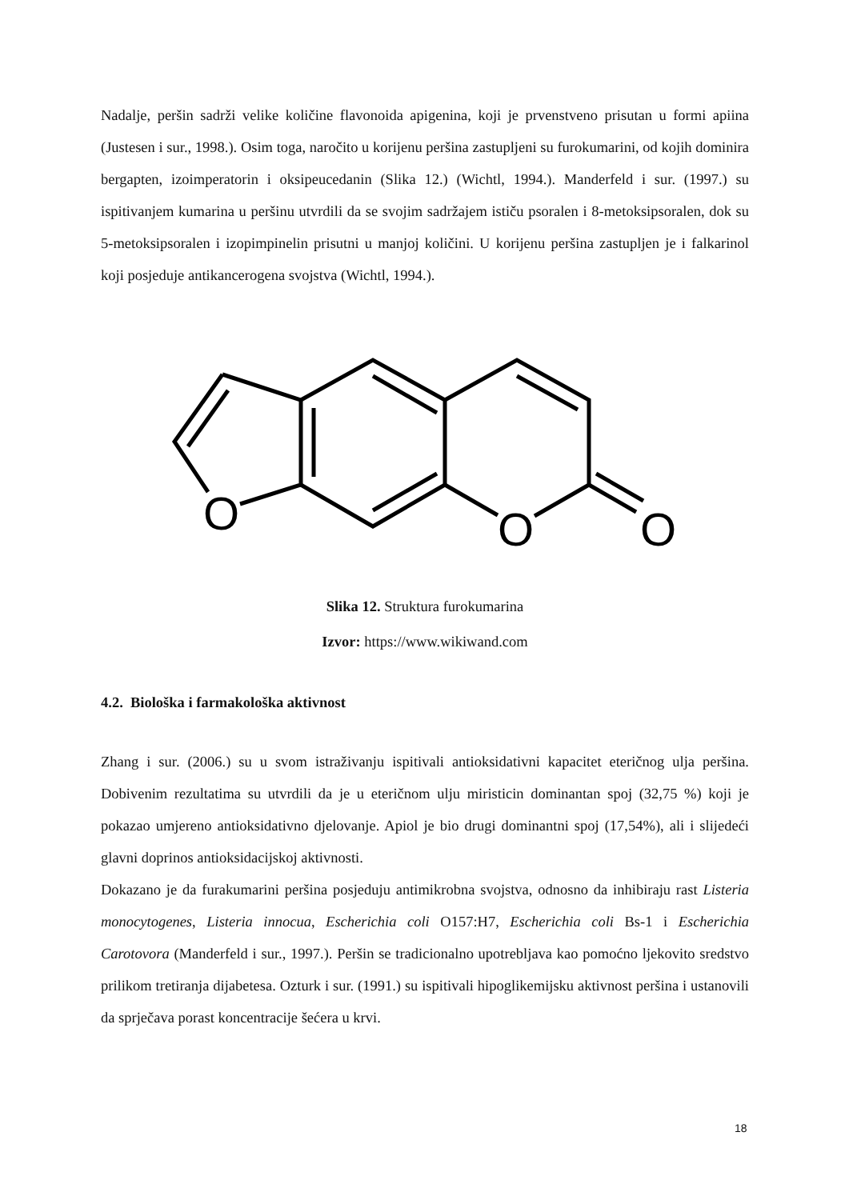Nadalje, peršin sadrži velike količine flavonoida apigenina, koji je prvenstveno prisutan u formi apiina (Justesen i sur., 1998.). Osim toga, naročito u korijenu peršina zastupljeni su furokumarini, od kojih dominira bergapten, izoimperatorin i oksipeucedanin (Slika 12.) (Wichtl, 1994.). Manderfeld i sur. (1997.) su ispitivanjem kumarina u peršinu utvrdili da se svojim sadržajem ističu psoralen i 8-metoksipsoralen, dok su 5-metoksipsoralen i izopimpinelin prisutni u manjoj količini. U korijenu peršina zastupljen je i falkarinol koji posjeduje antikancerogena svojstva (Wichtl, 1994.).
O
O
O
Slika 12. Struktura furokumarina
Izvor: https://www.wikiwand.com
4.2. Biološka i farmakološka aktivnost
Zhang i sur. (2006.) su u svom istraživanju ispitivali antioksidativni kapacitet eteričnog ulja peršina. Dobivenim rezultatima su utvrdili da je u eteričnom ulju miristicin dominantan spoj (32,75 %) koji je pokazao umjereno antioksidativno djelovanje. Apiol je bio drugi dominantni spoj (17,54%), ali i slijedeći glavni doprinos antioksidacijskoj aktivnosti.
Dokazano je da furakumarini peršina posjeduju antimikrobna svojstva, odnosno da inhibiraju rast Listeria monocytogenes, Listeria innocua, Escherichia coli O157:H7, Escherichia coli Bs-1 i Escherichia Carotovora (Manderfeld i sur., 1997.). Peršin se tradicionalno upotrebljava kao pomoćno ljekovito sredstvo prilikom tretiranja dijabetesa. Ozturk i sur. (1991.) su ispitivali hipoglikemijsku aktivnost peršina i ustanovili da sprječava porast koncentracije šećera u krvi.
18